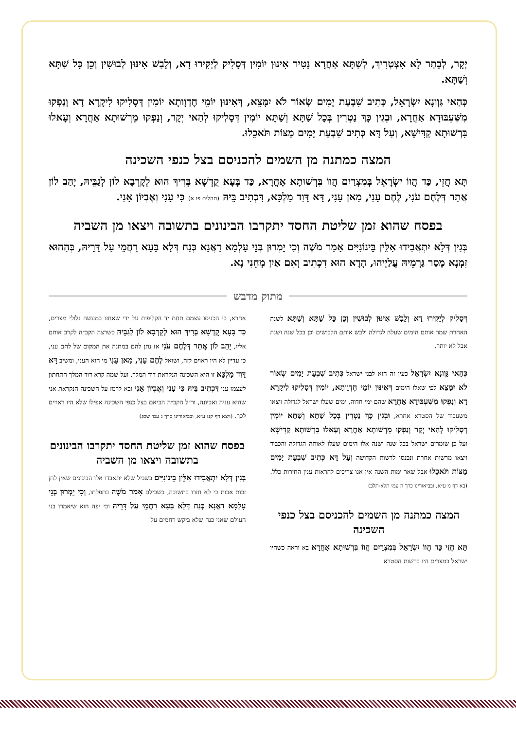יְקָר, לְבָתַר לָא אִצְטְרִיךְ, לְשַׁתָּא אַחֲרָא נָטִיר אִינּוּן יוֹמִין דְּסָלִיק לְיַקִּירוּ דָא, וְלָבַשׁ אִינּוּן לְבוּשִׁין וְכֵן כָּל שַׁתָּא וְשַׁתָּא.
כְּהַאי גַּוְונָא יִשְׂרָאֵל, כְּתִיב שִׁבְעַת יָמִים שְׂאוֹר לֹא יִמָּצֵא, דְּאִינּוּן יוֹמֵי חֶדְוָותָא יוֹמִין דְּסָלִיקוּ לִיקָרָא דָא וְנַפְקוּ מִשִּׁעְבּוּדָא אַחֲרָא, וּבְגִין כָּךְ נַטְרִין בְּכָל שַׁתָּא וְשַׁתָּא יוֹמִין דְּסָלִיקוּ לְהַאי יְקָר, וְנַפְקוּ מֵרְשׁוּתָא אַחֲרָא וְעָאלוּ בִּרְשׁוּתָא קַדִּישָׁא, וְעַל דָּא כְּתִיב שִׁבְעַת יָמִים מַצּוֹת תֹּאכֵלוּ.
המצה כמתנה מן השמים להכניסם בצל כנפי השכינה
תָּא חֲזֵי, כַּד הֲווֹ יִשְׂרָאֵל בְּמִצְרַיִם הֲווֹ בִּרְשׁוּתָא אָחֳרָא, כַּד בָּעָא קֻדְשָׁא בְּרִיךְ הוּא לְקָרְבָא לוֹן לְגַבֵּיהּ, יָהַב לוֹן אֲתַר דְּלֶחֶם עֹנִי, לֶחֶם עָנִי, מַאן עָנִי, דָּא דָּוִד מַלְכָּא, דִּכְתִיב בֵּיהּ (תהלים פו א) כִּי עָנִי וְאֶבְיוֹן אָנִי.
בפסח שהוא זמן שליטת החסד יתקרבו הבינונים בתשובה ויצאו מן השביה
בְּגִין דְּלָא יִתְאֲבִידוּ אִלֵּין בֵּינוֹנִיִּים אָמַר מֹשֶׁה וְכִי יֵמְרוּן בְּנֵי עָלְמָא דַאֲנָא כְּנַח דְּלָא בָּעָא רַחֲמֵי עַל דָּרֵיהּ, בְּהַהוּא זִמְנָא מָסַר גַּרְמֵיהּ עֲלַיְיהוּ, הָדָא הוּא דִכְתִיב וְאִם אַיִן מְחֵנִי נָא.
מתוק מדבש
דְּסָלִיק לְיַקִּירוּ דָא וְלָבַשׁ אִינּוּן לְבוּשִׁין וְכֵן כָּל שַׁתָּא וְשַׁתָּא לשנה האחרת שמר אותם הימים שעלה לגדולה ולבש אותם הלבושים וכן בכל שנה ושנה אבל לא יותר.
כְּהַאי גַּוְונָא יִשְׂרָאֵל כעין זה הוא לבני ישראל כְּתִיב שִׁבְעַת יָמִים שְׂאוֹר לֹא יִמָּצֵא לפי שאלו הימים דְּאִינּוּן יוֹמֵי חֶדְוָותָא, יוֹמִין דְּסָלִיקוּ לִיקָרָא דָא וְנַפְקוּ מִשִּׁעְבּוּדָא אַחֲרָא שהם ימי חדוה, ימים שעלו ישראל לגדולה ויצאו משעבוד של הסטרא אחרא, וּבְגִין כָּךְ נַטְרִין בְּכָל שַׁתָּא וְשַׁתָּא יוֹמִין דְּסָלִיקוּ לְהַאי יְקָר וְנַפְקוּ מֵרְשׁוּתָא אַחֲרָא וְעָאלוּ בִּרְשׁוּתָא קַדִּישָׁא ועל כן שומרים ישראל בכל שנה ושנה אלו הימים שעלו לאותה הגדולה והכבוד ויצאו מרשות אחרת ונכנסו לרשות הקדושה וְעַל דָּא כְּתִיב שִׁבְעַת יָמִים מַצּוֹת תֹּאכֵלוּ אבל שאר ימות השנה אין אנו צריכים להראות ענין החירות כלל. (בא דף מ ע״א, ובביאורינו כרך ה עמ׳ תלא-תלב)
המצה כמתנה מן השמים להכניסם בצל כנפי השכינה
תָּא חֲזֵי כַּד הֲווֹ יִשְׂרָאֵל בְּמִצְרַיִם הֲווֹ בִּרְשׁוּתָא אָחֳרָא בא וראה כשהיו ישראל במצרים היו ברשות הסטרא
אחרא, כי הכניסו עצמם תחת יד הקליפות על ידי שאחזו במעשה גלולי מצרים, כַּד בָּעָא קֻדְשָׁא בְּרִיךְ הוּא לְקָרְבָא לוֹן לְגַבֵּיהּ כשרצה הקב״ה לקרב אותם אליו, יָהַב לוֹן אֲתַר דְּלֶחֶם עֹנִי אז נתן להם במתנה את המקום של לחם עני, כי עדיין לא היו ראוים לזה, ושואל לֶחֶם עָנִי, מַאן עָנִי מי הוא העני, ומשיב דָּא דָּוִד מַלְכָּא זו היא השכינה הנקראת דוד המלך, ועל שמה קרא דוד המלך התחתון לעצמו עני דִּכְתִיב בֵּיהּ כִּי עָנִי וְאֶבְיוֹן אָנִי ובא לרמז על השכינה הנקראת אני שהיא עניה ואביונה, ור״ל הקב״ה הביאם בצל כנפי השכינה אפילו שלא היו ראויים לכך. (ויצא דף קנז ע״א, ובביאורינו כרך ג עמ׳ שסג)
בפסח שהוא זמן שליטת החסד יתקרבו הבינונים בתשובה ויצאו מן השביה
בְּגִין דְּלָא יִתְאֲבִידוּ אִלֵּין בֵּינוֹנִיִּים בשביל שלא יתאבדו אלו הבינונים שאין להן זכות אבות כי לא חזרו בתשובה, בשבילם אָמַר מֹשֶׁה בתפלתו, וְכִי יֵמְרוּן בְּנֵי עָלְמָא דַאֲנָא כְּנַח דְּלָא בָּעָא רַחֲמֵי עַל דָּרֵיהּ וכי יפה הוא שיאמרו בני העולם שאני כנח שלא ביקש רחמים על